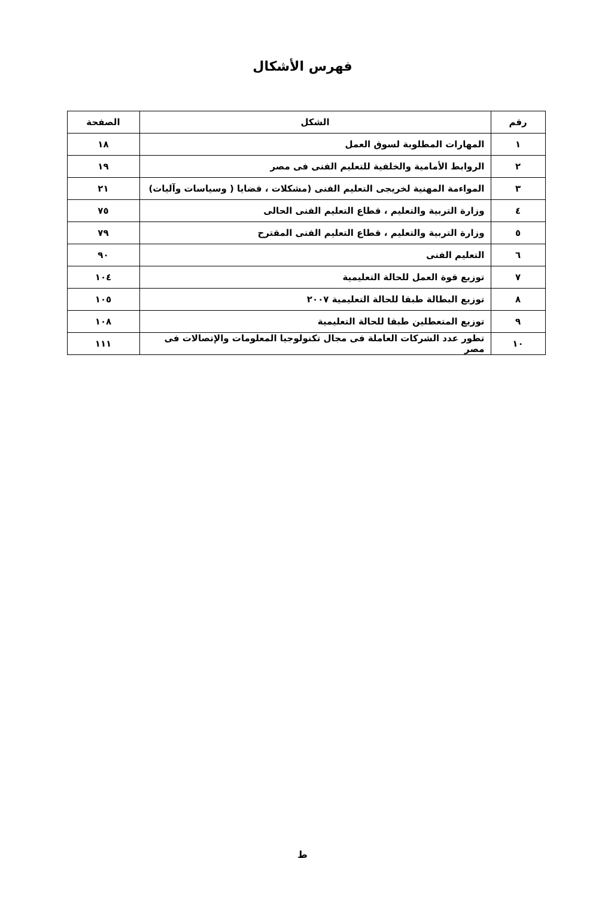فهرس الأشكال
| رقم | الشكل | الصفحة |
| --- | --- | --- |
| ١ | المهارات المطلوبة لسوق العمل | ١٨ |
| ٢ | الروابط الأمامية والخلفية للتعليم الفنى فى مصر | ١٩ |
| ٣ | المواءمة المهنية لخريجى التعليم الفنى (مشكلات ، قضايا ( وسياسات وآليات) | ٢١ |
| ٤ | وزارة التربية والتعليم ، قطاع التعليم الفنى الحالى | ٧٥ |
| ٥ | وزارة التربية والتعليم ، قطاع التعليم الفنى المقترح | ٧٩ |
| ٦ | التعليم الفنى | ٩٠ |
| ٧ | توزيع قوة العمل للحالة التعليمية | ١٠٤ |
| ٨ | توزيع البطالة طبقا للحالة التعليمية ٢٠٠٧ | ١٠٥ |
| ٩ | توزيع المتعطلين طبقا للحالة التعليمية | ١٠٨ |
| ١٠ | تطور عدد الشركات العاملة فى مجال تكنولوجيا المعلومات والإتصالات فى مصر | ١١١ |
ط